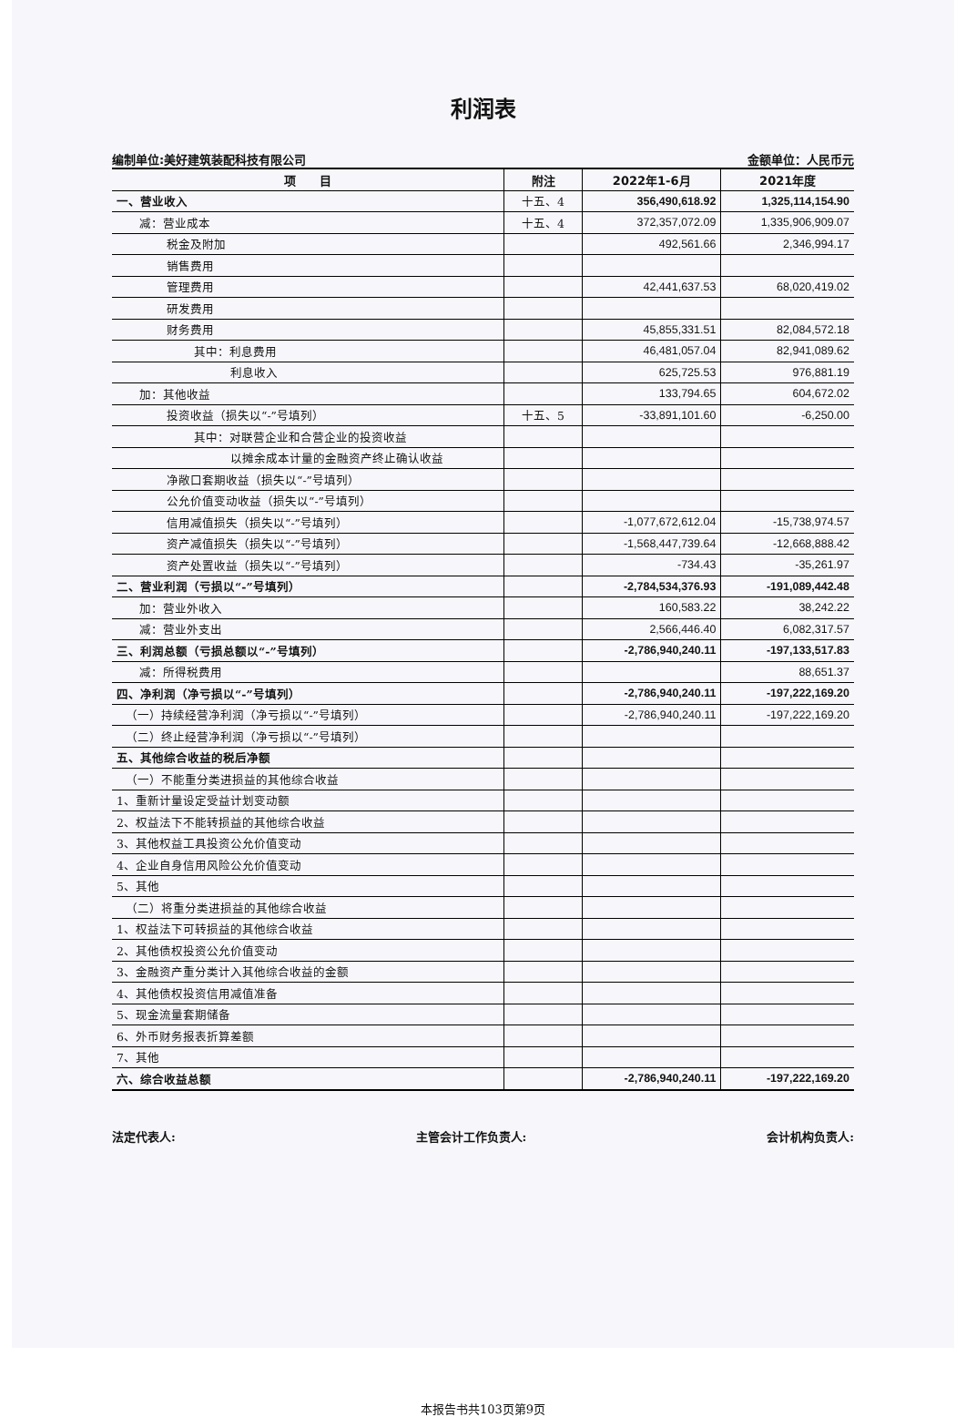利润表
编制单位:美好建筑装配科技有限公司 金额单位：人民币元
| 项 目 | 附注 | 2022年1-6月 | 2021年度 |
| --- | --- | --- | --- |
| 一、营业收入 | 十五、4 | 356,490,618.92 | 1,325,114,154.90 |
| 减：营业成本 | 十五、4 | 372,357,072.09 | 1,335,906,909.07 |
| 税金及附加 | | 492,561.66 | 2,346,994.17 |
| 销售费用 | | | |
| 管理费用 | | 42,441,637.53 | 68,020,419.02 |
| 研发费用 | | | |
| 财务费用 | | 45,855,331.51 | 82,084,572.18 |
| 其中：利息费用 | | 46,481,057.04 | 82,941,089.62 |
| 利息收入 | | 625,725.53 | 976,881.19 |
| 加：其他收益 | | 133,794.65 | 604,672.02 |
| 投资收益（损失以“-”号填列） | 十五、5 | -33,891,101.60 | -6,250.00 |
| 其中：对联营企业和合营企业的投资收益 | | | |
| 以摊余成本计量的金融资产终止确认收益 | | | |
| 净敞口套期收益（损失以“-”号填列） | | | |
| 公允价值变动收益（损失以“-”号填列） | | | |
| 信用减值损失（损失以“-”号填列） | | -1,077,672,612.04 | -15,738,974.57 |
| 资产减值损失（损失以“-”号填列） | | -1,568,447,739.64 | -12,668,888.42 |
| 资产处置收益（损失以“-”号填列） | | -734.43 | -35,261.97 |
| 二、营业利润（亏损以“-”号填列） | | -2,784,534,376.93 | -191,089,442.48 |
| 加：营业外收入 | | 160,583.22 | 38,242.22 |
| 减：营业外支出 | | 2,566,446.40 | 6,082,317.57 |
| 三、利润总额（亏损总额以“-”号填列） | | -2,786,940,240.11 | -197,133,517.83 |
| 减：所得税费用 | | | 88,651.37 |
| 四、净利润（净亏损以“-”号填列） | | -2,786,940,240.11 | -197,222,169.20 |
| （一）持续经营净利润（净亏损以“-”号填列） | | -2,786,940,240.11 | -197,222,169.20 |
| （二）终止经营净利润（净亏损以“-”号填列） | | | |
| 五、其他综合收益的税后净额 | | | |
| （一）不能重分类进损益的其他综合收益 | | | |
| 1、重新计量设定受益计划变动额 | | | |
| 2、权益法下不能转损益的其他综合收益 | | | |
| 3、其他权益工具投资公允价值变动 | | | |
| 4、企业自身信用风险公允价值变动 | | | |
| 5、其他 | | | |
| （二）将重分类进损益的其他综合收益 | | | |
| 1、权益法下可转损益的其他综合收益 | | | |
| 2、其他债权投资公允价值变动 | | | |
| 3、金融资产重分类计入其他综合收益的金额 | | | |
| 4、其他债权投资信用减值准备 | | | |
| 5、现金流量套期储备 | | | |
| 6、外币财务报表折算差额 | | | |
| 7、其他 | | | |
| 六、综合收益总额 | | -2,786,940,240.11 | -197,222,169.20 |
法定代表人: 主管会计工作负责人: 会计机构负责人:
本报告书共103页第9页